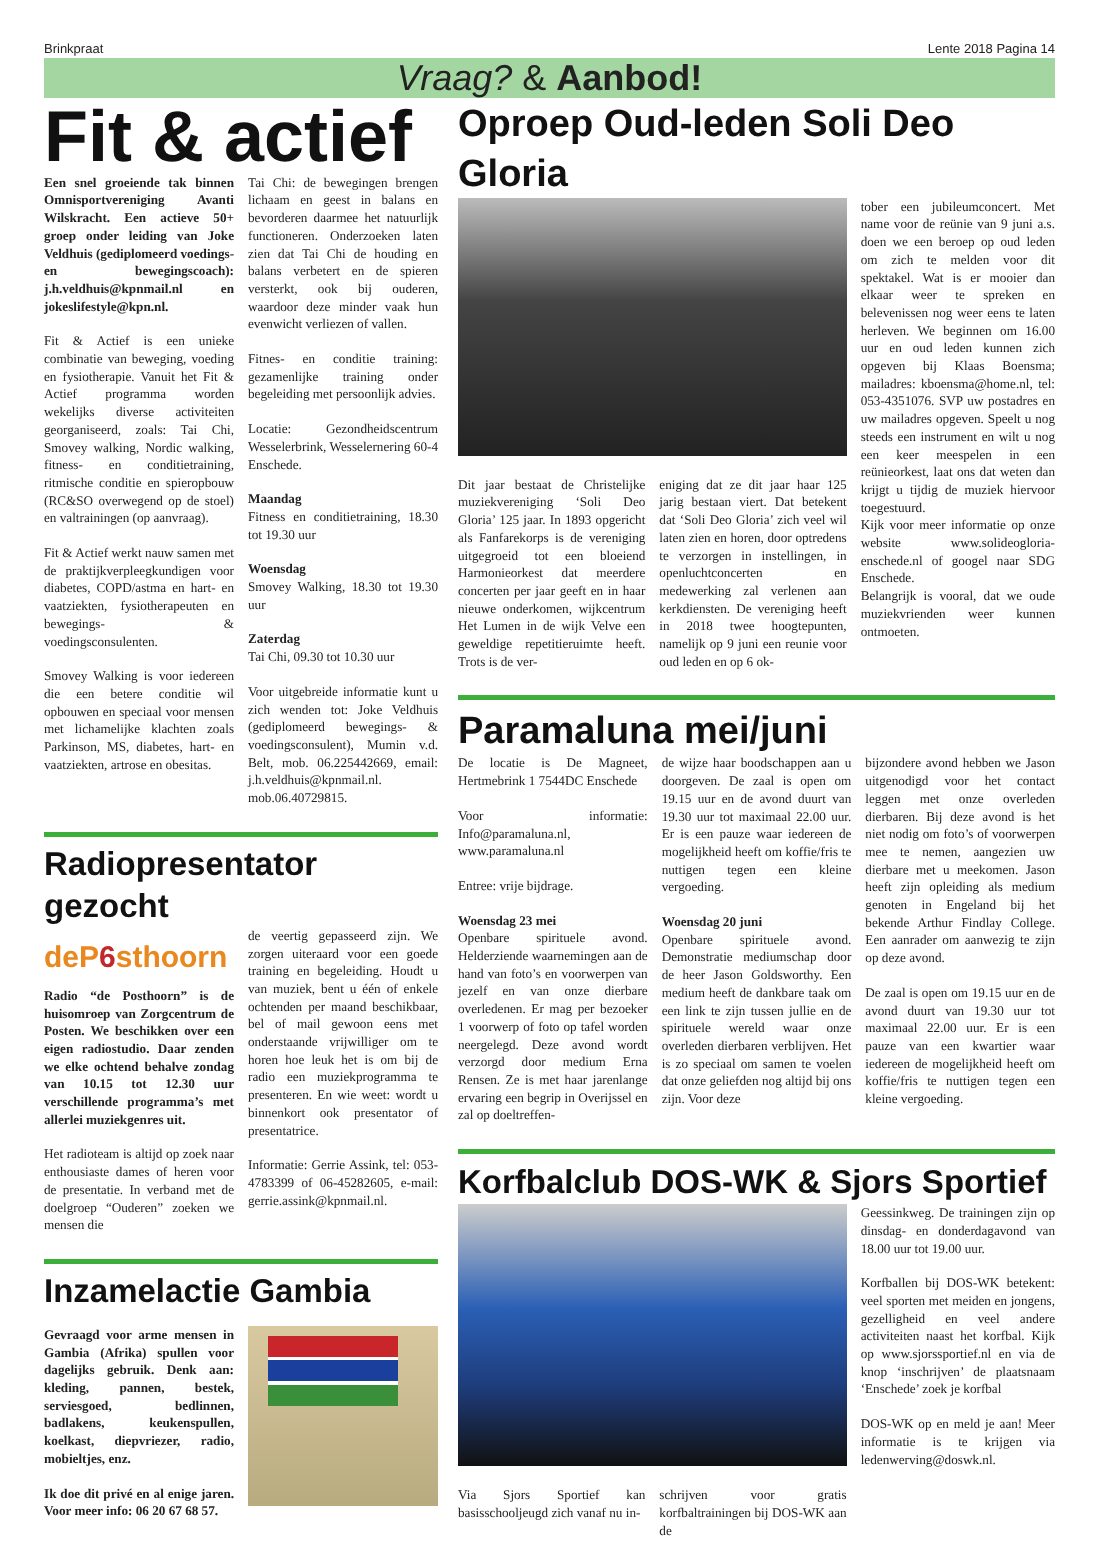Brinkpraat Lente 2018 Pagina 14
Vraag? & Aanbod!
Fit & actief
Een snel groeiende tak binnen Omnisportvereniging Avanti Wilskracht. Een actieve 50+ groep onder leiding van Joke Veldhuis (gediplomeerd voedings- en bewegingscoach): j.h.veldhuis@kpnmail.nl en jokeslifestyle@kpn.nl.
Fit & Actief is een unieke combinatie van beweging, voeding en fysiotherapie. Vanuit het Fit & Actief programma worden wekelijks diverse activiteiten georganiseerd, zoals: Tai Chi, Smovey walking, Nordic walking, fitness- en conditietraining, ritmische conditie en spieropbouw (RC&SO overwegend op de stoel) en valtrainingen (op aanvraag).
Fit & Actief werkt nauw samen met de praktijkverpleegkundigen voor diabetes, COPD/astma en hart- en vaatziekten, fysiotherapeuten en bewegings- & voedingsconsulenten.
Smovey Walking is voor iedereen die een betere conditie wil opbouwen en speciaal voor mensen met lichamelijke klachten zoals Parkinson, MS, diabetes, hart- en vaatziekten, artrose en obesitas.
Tai Chi: de bewegingen brengen lichaam en geest in balans en bevorderen daarmee het natuurlijk functioneren. Onderzoeken laten zien dat Tai Chi de houding en balans verbetert en de spieren versterkt, ook bij ouderen, waardoor deze minder vaak hun evenwicht verliezen of vallen.
Fitnes- en conditie training: gezamenlijke training onder begeleiding met persoonlijk advies.
Locatie: Gezondheidscentrum Wesselerbrink, Wesselernering 60-4 Enschede.
Maandag
Fitness en conditietraining, 18.30 tot 19.30 uur
Woensdag
Smovey Walking, 18.30 tot 19.30 uur
Zaterdag
Tai Chi, 09.30 tot 10.30 uur
Voor uitgebreide informatie kunt u zich wenden tot: Joke Veldhuis (gediplomeerd bewegings- & voedingsconsulent), Mumin v.d. Belt, mob. 06.225442669, email: j.h.veldhuis@kpnmail.nl. mob.06.40729815.
Radiopresentator gezocht
deP6sthoorn
Radio “de Posthoorn” is de huisomroep van Zorgcentrum de Posten. We beschikken over een eigen radiostudio. Daar zenden we elke ochtend behalve zondag van 10.15 tot 12.30 uur verschillende programma’s met allerlei muziekgenres uit.
Het radioteam is altijd op zoek naar enthousiaste dames of heren voor de presentatie. In verband met de doelgroep “Ouderen” zoeken we mensen die
de veertig gepasseerd zijn. We zorgen uiteraard voor een goede training en begeleiding. Houdt u van muziek, bent u één of enkele ochtenden per maand beschikbaar, bel of mail gewoon eens met onderstaande vrijwilliger om te horen hoe leuk het is om bij de radio een muziekprogramma te presenteren. En wie weet: wordt u binnenkort ook presentator of presentatrice.
Informatie: Gerrie Assink, tel: 053-4783399 of 06-45282605, e-mail: gerrie.assink@kpnmail.nl.
Inzamelactie Gambia
Gevraagd voor arme mensen in Gambia (Afrika) spullen voor dagelijks gebruik. Denk aan: kleding, pannen, bestek, serviesgoed, bedlinnen, badlakens, keukenspullen, koelkast, diepvriezer, radio, mobieltjes, enz.
Ik doe dit privé en al enige jaren. Voor meer info: 06 20 67 68 57.
Oproep Oud-leden Soli Deo Gloria
Dit jaar bestaat de Christelijke muziekvereniging ‘Soli Deo Gloria’ 125 jaar. In 1893 opgericht als Fanfarekorps is de vereniging uitgegroeid tot een bloeiend Harmonieorkest dat meerdere concerten per jaar geeft en in haar nieuwe onderkomen, wijkcentrum Het Lumen in de wijk Velve een geweldige repetitieruimte heeft. Trots is de ver-
eniging dat ze dit jaar haar 125 jarig bestaan viert. Dat betekent dat ‘Soli Deo Gloria’ zich veel wil laten zien en horen, door optredens te verzorgen in instellingen, in openluchtconcerten en medewerking zal verlenen aan kerkdiensten. De vereniging heeft in 2018 twee hoogtepunten, namelijk op 9 juni een reunie voor oud leden en op 6 ok-
tober een jubileumconcert. Met name voor de reünie van 9 juni a.s. doen we een beroep op oud leden om zich te melden voor dit spektakel. Wat is er mooier dan elkaar weer te spreken en belevenissen nog weer eens te laten herleven. We beginnen om 16.00 uur en oud leden kunnen zich opgeven bij Klaas Boensma; mailadres: kboensma@home.nl, tel: 053-4351076. SVP uw postadres en uw mailadres opgeven. Speelt u nog steeds een instrument en wilt u nog een keer meespelen in een reünieorkest, laat ons dat weten dan krijgt u tijdig de muziek hiervoor toegestuurd.
Kijk voor meer informatie op onze website www.solideogloria-enschede.nl of googel naar SDG Enschede.
Belangrijk is vooral, dat we oude muziekvrienden weer kunnen ontmoeten.
Paramaluna mei/juni
De locatie is De Magneet, Hertmebrink 1 7544DC Enschede
Voor informatie: Info@paramaluna.nl, www.paramaluna.nl
Entree: vrije bijdrage.
Woensdag 23 mei
Openbare spirituele avond. Helderziende waarnemingen aan de hand van foto’s en voorwerpen van jezelf en van onze dierbare overledenen. Er mag per bezoeker 1 voorwerp of foto op tafel worden neergelegd. Deze avond wordt verzorgd door medium Erna Rensen. Ze is met haar jarenlange ervaring een begrip in Overijssel en zal op doeltreffen-
de wijze haar boodschappen aan u doorgeven. De zaal is open om 19.15 uur en de avond duurt van 19.30 uur tot maximaal 22.00 uur. Er is een pauze waar iedereen de mogelijkheid heeft om koffie/fris te nuttigen tegen een kleine vergoeding.
Woensdag 20 juni
Openbare spirituele avond. Demonstratie mediumschap door de heer Jason Goldsworthy. Een medium heeft de dankbare taak om een link te zijn tussen jullie en de spirituele wereld waar onze overleden dierbaren verblijven. Het is zo speciaal om samen te voelen dat onze geliefden nog altijd bij ons zijn. Voor deze
bijzondere avond hebben we Jason uitgenodigd voor het contact leggen met onze overleden dierbaren. Bij deze avond is het niet nodig om foto’s of voorwerpen mee te nemen, aangezien uw dierbare met u meekomen. Jason heeft zijn opleiding als medium genoten in Engeland bij het bekende Arthur Findlay College. Een aanrader om aanwezig te zijn op deze avond.
De zaal is open om 19.15 uur en de avond duurt van 19.30 uur tot maximaal 22.00 uur. Er is een pauze van een kwartier waar iedereen de mogelijkheid heeft om koffie/fris te nuttigen tegen een kleine vergoeding.
Korfbalclub DOS-WK & Sjors Sportief
Via Sjors Sportief kan basisschooljeugd zich vanaf nu in-
schrijven voor gratis korfbaltrainingen bij DOS-WK aan de
Geessinkweg. De trainingen zijn op dinsdag- en donderdagavond van 18.00 uur tot 19.00 uur.
Korfballen bij DOS-WK betekent: veel sporten met meiden en jongens, gezelligheid en veel andere activiteiten naast het korfbal. Kijk op www.sjorssportief.nl en via de knop ‘inschrijven’ de plaatsnaam ‘Enschede’ zoek je korfbal
DOS-WK op en meld je aan! Meer informatie is te krijgen via ledenwerving@doswk.nl.